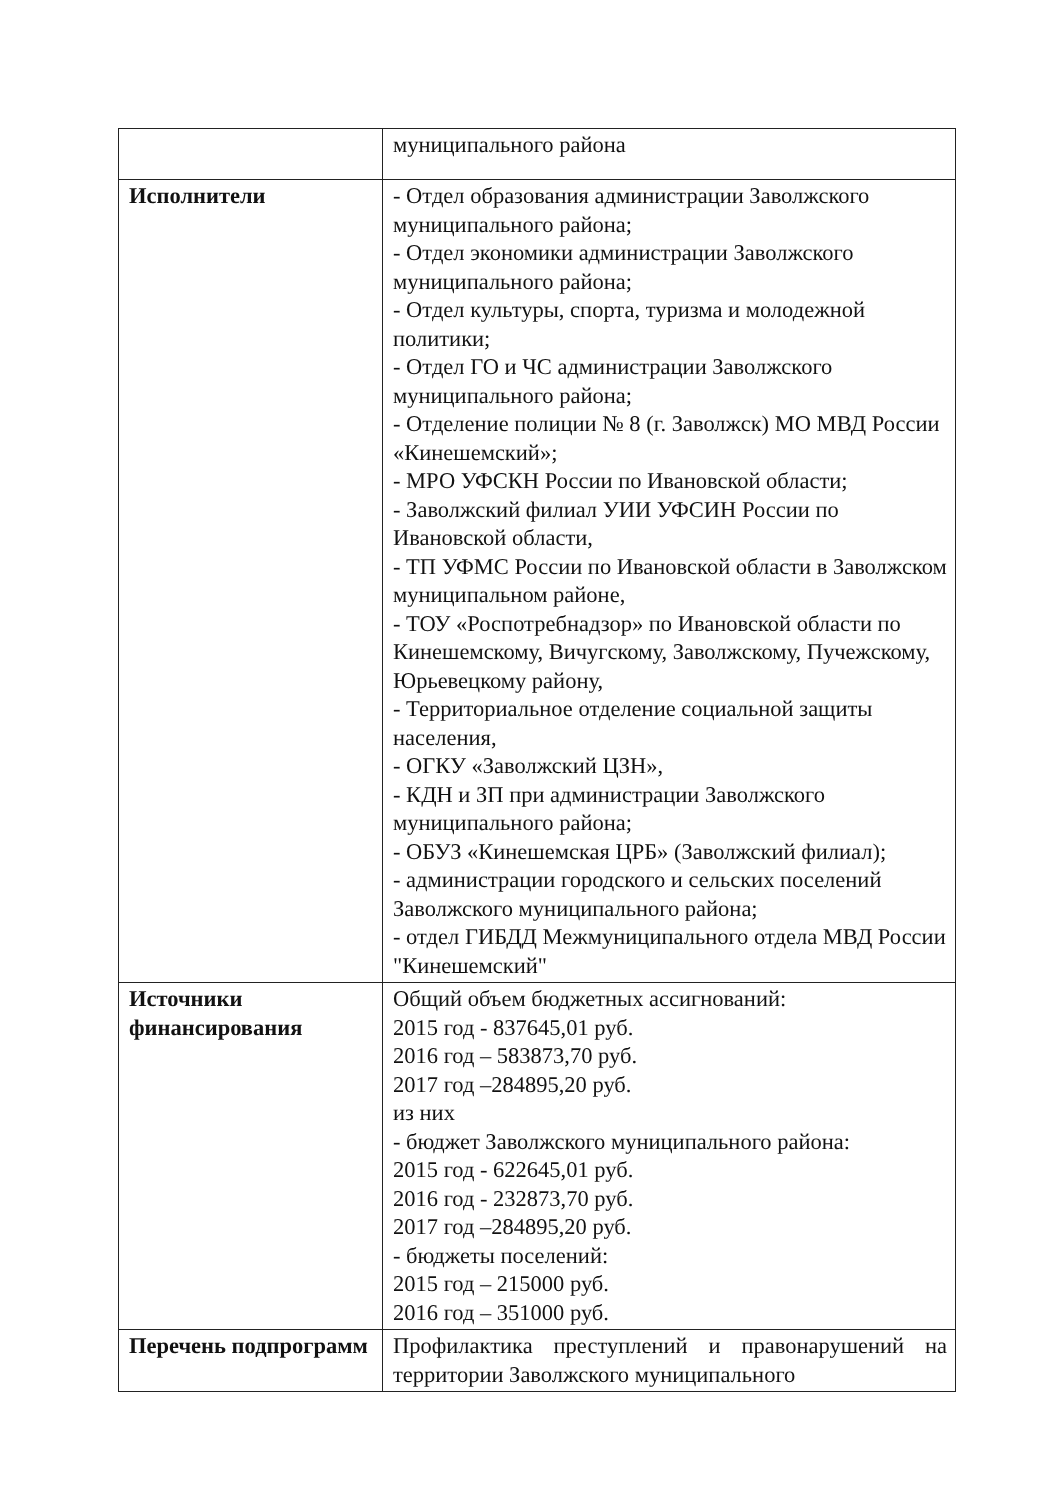| | муниципального района |
| Исполнители | - Отдел образования администрации Заволжского муниципального района; - Отдел экономики администрации Заволжского муниципального района; - Отдел культуры, спорта, туризма и молодежной политики; - Отдел ГО и ЧС администрации Заволжского муниципального района; - Отделение полиции № 8 (г. Заволжск) МО МВД России «Кинешемский»; - МРО УФСКН России по Ивановской области; - Заволжский филиал УИИ УФСИН России по Ивановской области, - ТП УФМС России по Ивановской области в Заволжском муниципальном районе, - ТОУ «Роспотребнадзор» по Ивановской области по Кинешемскому, Вичугскому, Заволжскому, Пучежскому, Юрьевецкому району, - Территориальное отделение социальной защиты населения, - ОГКУ «Заволжский ЦЗН», - КДН и ЗП при администрации Заволжского муниципального района; - ОБУЗ «Кинешемская ЦРБ» (Заволжский филиал); - администрации городского и сельских поселений Заволжского муниципального района; - отдел ГИБДД Межмуниципального отдела МВД России "Кинешемский" |
| Источники финансирования | Общий объем бюджетных ассигнований: 2015 год - 837645,01 руб. 2016 год – 583873,70 руб. 2017 год –284895,20 руб. из них - бюджет Заволжского муниципального района: 2015 год - 622645,01 руб. 2016 год - 232873,70 руб. 2017 год –284895,20 руб. - бюджеты поселений: 2015 год – 215000 руб. 2016 год – 351000 руб. |
| Перечень подпрограмм | Профилактика преступлений и правонарушений на территории Заволжского муниципального |